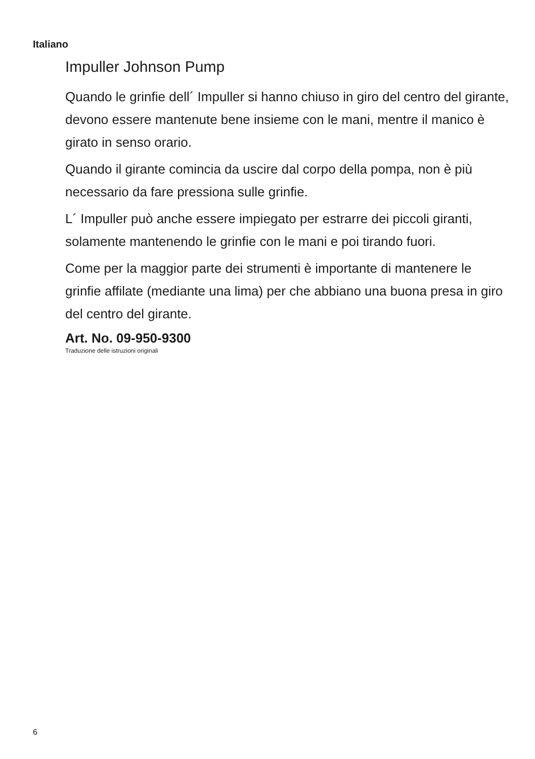Italiano
Impuller Johnson Pump
Quando le grinfie dell´ Impuller si hanno chiuso in giro del centro del girante, devono essere mantenute bene insieme con le mani, mentre il manico è girato in senso orario.
Quando il girante comincia da uscire dal corpo della pompa, non è più necessario da fare pressiona sulle grinfie.
L´ Impuller può anche essere impiegato per estrarre dei piccoli giranti, solamente mantenendo le grinfie con le mani e poi tirando fuori.
Come per la maggior parte dei strumenti è importante di mantenere le grinfie affilate (mediante una lima) per che abbiano una buona presa in giro del centro del girante.
Art. No. 09-950-9300
Traduzione delle istruzioni originali
6